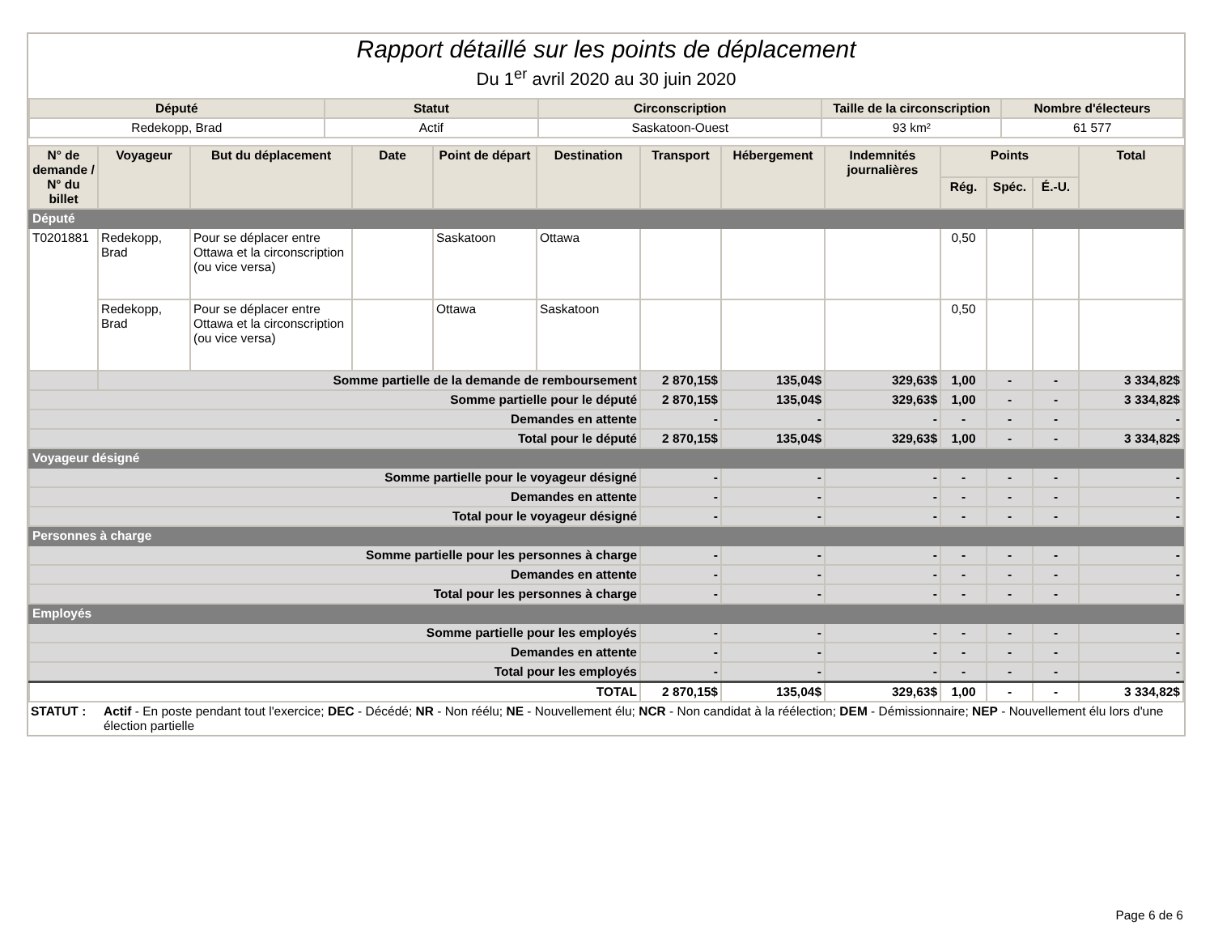Rapport détaillé sur les points de déplacement
Du 1<sup>er</sup> avril 2020 au 30 juin 2020
| Député | Statut | Circonscription | Taille de la circonscription | Nombre d'électeurs |
| --- | --- | --- | --- | --- |
| Redekopp, Brad | Actif | Saskatoon-Ouest | 93 km² | 61 577 |
| N° de demande / N° du billet | Voyageur | But du déplacement | Date | Point de départ | Destination | Transport | Hébergement | Indemnités journalières | Points | | | Total |
| --- | --- | --- | --- | --- | --- | --- | --- | --- | --- | --- | --- | --- |
| | | | | | | | | | Rég. | Spéc. | É.-U. | |
| Député | | | | | | | | | | | | |
| T0201881 | Redekopp, Brad | Pour se déplacer entre Ottawa et la circonscription (ou vice versa) | | Saskatoon | Ottawa | | | | 0,50 | | | |
| | Redekopp, Brad | Pour se déplacer entre Ottawa et la circonscription (ou vice versa) | | Ottawa | Saskatoon | | | | 0,50 | | | |
| | Somme partielle de la demande de remboursement | | | | | 2 870,15$ | 135,04$ | 329,63$ | 1,00 | - | - | 3 334,82$ |
| Somme partielle pour le député | | | | | | 2 870,15$ | 135,04$ | 329,63$ | 1,00 | - | - | 3 334,82$ |
| Demandes en attente | | | | | | - | - | - | - | - | - | - |
| Total pour le député | | | | | | 2 870,15$ | 135,04$ | 329,63$ | 1,00 | - | - | 3 334,82$ |
| Voyageur désigné | | | | | | | | | | | | |
| Somme partielle pour le voyageur désigné | | | | | | - | - | - | - | - | - | - |
| Demandes en attente | | | | | | - | - | - | - | - | - | - |
| Total pour le voyageur désigné | | | | | | - | - | - | - | - | - | - |
| Personnes à charge | | | | | | | | | | | | |
| Somme partielle pour les personnes à charge | | | | | | - | - | - | - | - | - | - |
| Demandes en attente | | | | | | - | - | - | - | - | - | - |
| Total pour les personnes à charge | | | | | | - | - | - | - | - | - | - |
| Employés | | | | | | | | | | | | |
| Somme partielle pour les employés | | | | | | - | - | - | - | - | - | - |
| Demandes en attente | | | | | | - | - | - | - | - | - | - |
| Total pour les employés | | | | | | - | - | - | - | - | - | - |
| TOTAL | | | | | | 2 870,15$ | 135,04$ | 329,63$ | 1,00 | - | - | 3 334,82$ |
STATUT : Actif - En poste pendant tout l'exercice; DEC - Décédé; NR - Non réélu; NE - Nouvellement élu; NCR - Non candidat à la réélection; DEM - Démissionnaire; NEP - Nouvellement élu lors d'une élection partielle
Page 6 de 6